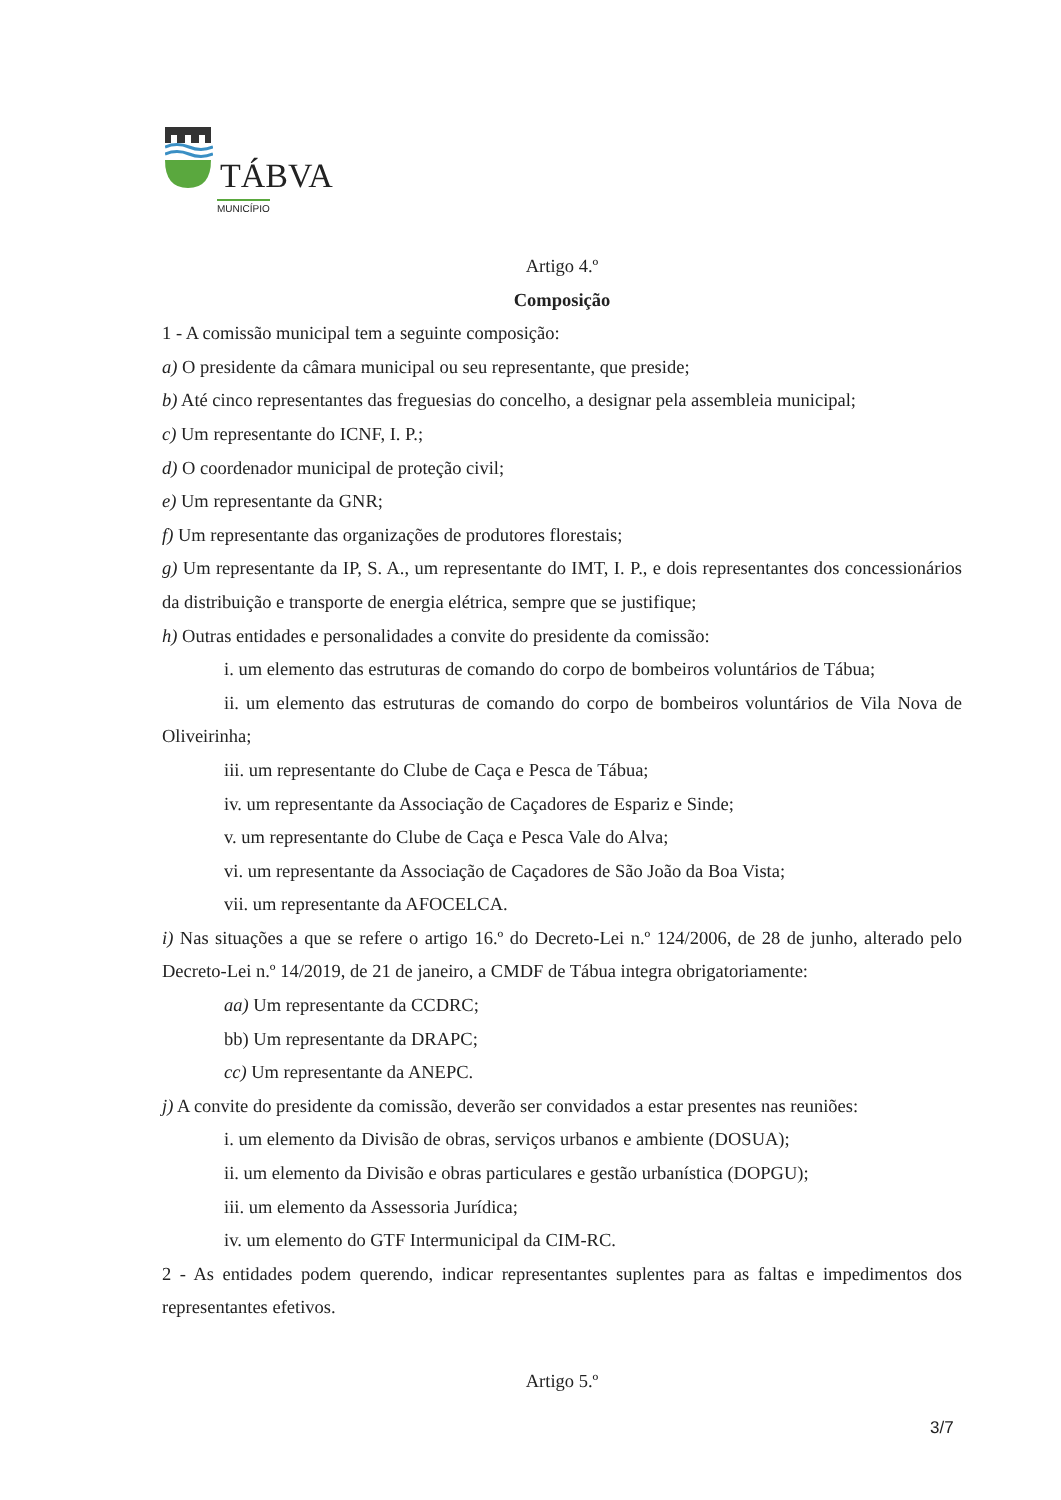TÁBVA
MUNICÍPIO
Artigo 4.º
Composição
1 - A comissão municipal tem a seguinte composição:
a) O presidente da câmara municipal ou seu representante, que preside;
b) Até cinco representantes das freguesias do concelho, a designar pela assembleia municipal;
c) Um representante do ICNF, I. P.;
d) O coordenador municipal de proteção civil;
e) Um representante da GNR;
f) Um representante das organizações de produtores florestais;
g) Um representante da IP, S. A., um representante do IMT, I. P., e dois representantes dos concessionários da distribuição e transporte de energia elétrica, sempre que se justifique;
h) Outras entidades e personalidades a convite do presidente da comissão:
i. um elemento das estruturas de comando do corpo de bombeiros voluntários de Tábua;
ii. um elemento das estruturas de comando do corpo de bombeiros voluntários de Vila Nova de Oliveirinha;
iii. um representante do Clube de Caça e Pesca de Tábua;
iv. um representante da Associação de Caçadores de Espariz e Sinde;
v. um representante do Clube de Caça e Pesca Vale do Alva;
vi. um representante da Associação de Caçadores de São João da Boa Vista;
vii. um representante da AFOCELCA.
i) Nas situações a que se refere o artigo 16.º do Decreto-Lei n.º 124/2006, de 28 de junho, alterado pelo Decreto-Lei n.º 14/2019, de 21 de janeiro, a CMDF de Tábua integra obrigatoriamente:
aa) Um representante da CCDRC;
bb) Um representante da DRAPC;
cc) Um representante da ANEPC.
j) A convite do presidente da comissão, deverão ser convidados a estar presentes nas reuniões:
i. um elemento da Divisão de obras, serviços urbanos e ambiente (DOSUA);
ii. um elemento da Divisão e obras particulares e gestão urbanística (DOPGU);
iii. um elemento da Assessoria Jurídica;
iv. um elemento do GTF Intermunicipal da CIM-RC.
2 - As entidades podem querendo, indicar representantes suplentes para as faltas e impedimentos dos representantes efetivos.
Artigo 5.º
3/7